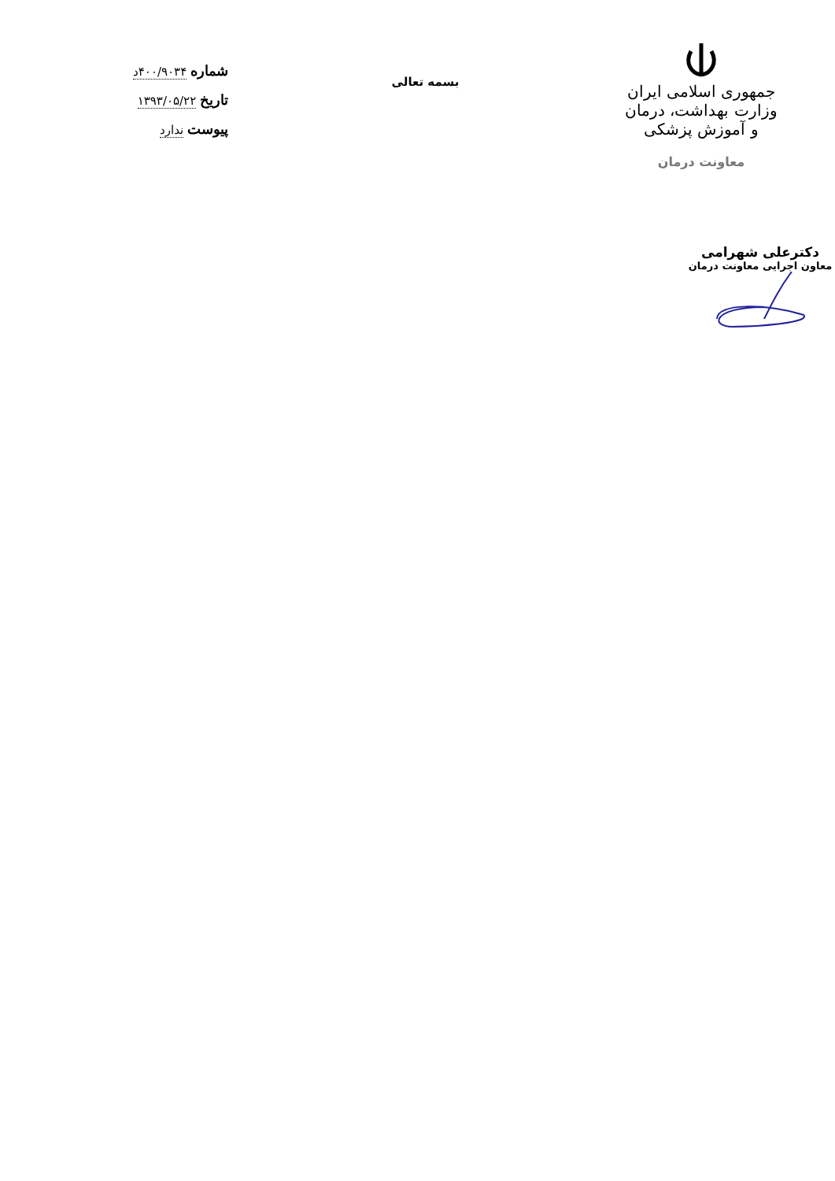جمهوری اسلامی ایران
وزارت بهداشت، درمان و آموزش پزشکی
معاونت درمان
بسمه تعالی
شماره ۴۰۰/۹۰۳۴د
تاریخ ۱۳۹۳/۰۵/۲۲
پیوست ندارد
دکترعلی شهرامی
معاون اجرایی معاونت درمان